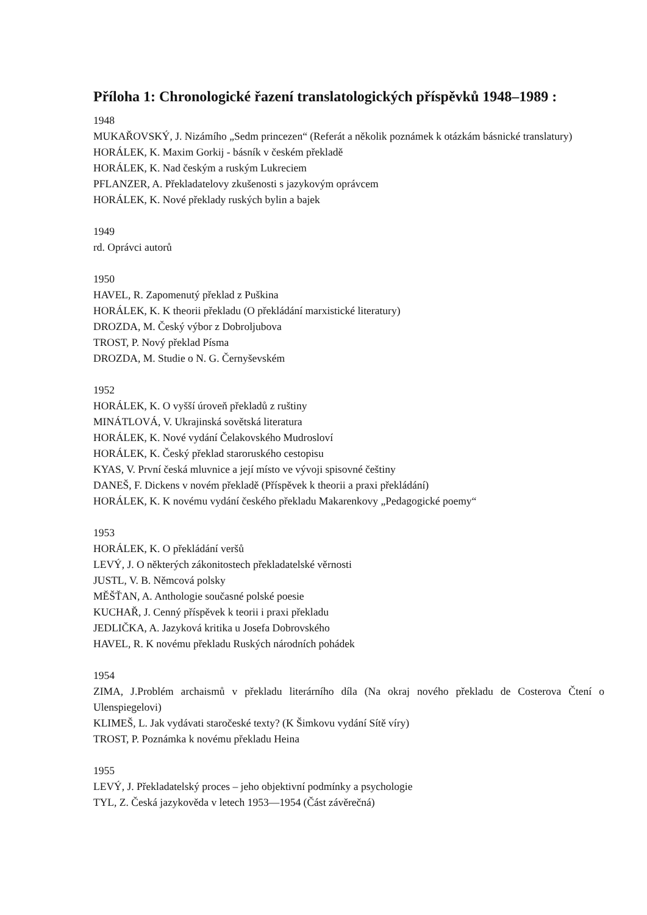Příloha 1: Chronologické řazení translatologických příspěvků 1948–1989 :
1948
MUKAŘOVSKÝ, J. Nizámího „Sedm princezen“ (Referát a několik poznámek k otázkám básnické translatury)
HORÁLEK, K. Maxim Gorkij - básník v českém překladě
HORÁLEK, K. Nad českým a ruským Lukreciem
PFLANZER, A. Překladatelovy zkušenosti s jazykovým oprávcem
HORÁLEK, K. Nové překlady ruských bylin a bajek
1949
rd. Oprávci autorů
1950
HAVEL, R. Zapomenutý překlad z Puškina
HORÁLEK, K. K theorii překladu (O překládání marxistické literatury)
DROZDA, M. Český výbor z Dobroljubova
TROST, P. Nový překlad Písma
DROZDA, M. Studie o N. G. Černyševském
1952
HORÁLEK, K. O vyšší úroveň překladů z ruštiny
MINÁTLOVÁ, V. Ukrajinská sovětská literatura
HORÁLEK, K. Nové vydání Čelakovského Mudrosloví
HORÁLEK, K. Český překlad staroruského cestopisu
KYAS, V. První česká mluvnice a její místo ve vývoji spisovné češtiny
DANEŠ, F. Dickens v novém překladě (Příspěvek k theorii a praxi překládání)
HORÁLEK, K. K novému vydání českého překladu Makarenkovy „Pedagogické poemy“
1953
HORÁLEK, K. O překládání veršů
LEVÝ, J. O některých zákonitostech překladatelské věrnosti
JUSTL, V. B. Němcová polsky
MĚŠŤAN, A. Anthologie současné polské poesie
KUCHAŘ, J. Cenný příspěvek k teorii i praxi překladu
JEDLIČKA, A. Jazyková kritika u Josefa Dobrovského
HAVEL, R. K novému překladu Ruských národních pohádek
1954
ZIMA, J.Problém archaismů v překladu literárního díla (Na okraj nového překladu de Costerova Čtení o Ulenspiegelovi)
KLIMEŠ, L. Jak vydávati staročeské texty? (K Šimkovu vydání Sítě víry)
TROST, P. Poznámka k novému překladu Heina
1955
LEVÝ, J. Překladatelský proces – jeho objektivní podmínky a psychologie
TYL, Z. Česká jazykověda v letech 1953—1954 (Část závěrečná)